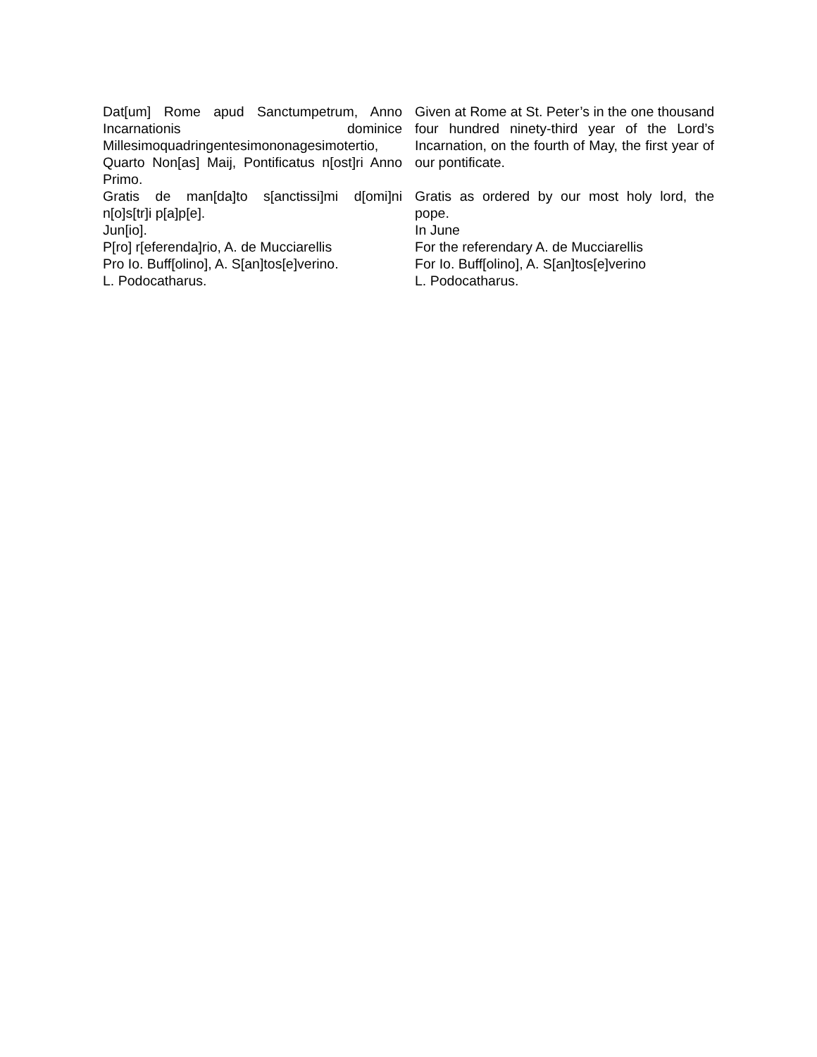| Dat[um] Rome apud Sanctumpetrum, Anno Incarnationis dominice Millesimoquadringentesimononagesimotertio, Quarto Non[as] Maij, Pontificatus n[ost]ri Anno Primo. | Given at Rome at St. Peter’s in the one thousand four hundred ninety-third year of the Lord’s Incarnation, on the fourth of May, the first year of our pontificate. |
| Gratis de man[da]to s[anctissi]mi d[omi]ni n[o]s[tr]i p[a]p[e]. | Gratis as ordered by our most holy lord, the pope. |
| Jun[io]. | In June |
| P[ro] r[eferenda]rio, A. de Mucciarellis | For the referendary A. de Mucciarellis |
| Pro Io. Buff[olino], A. S[an]tos[e]verino. | For Io. Buff[olino], A. S[an]tos[e]verino |
| L. Podocatharus. | L. Podocatharus. |